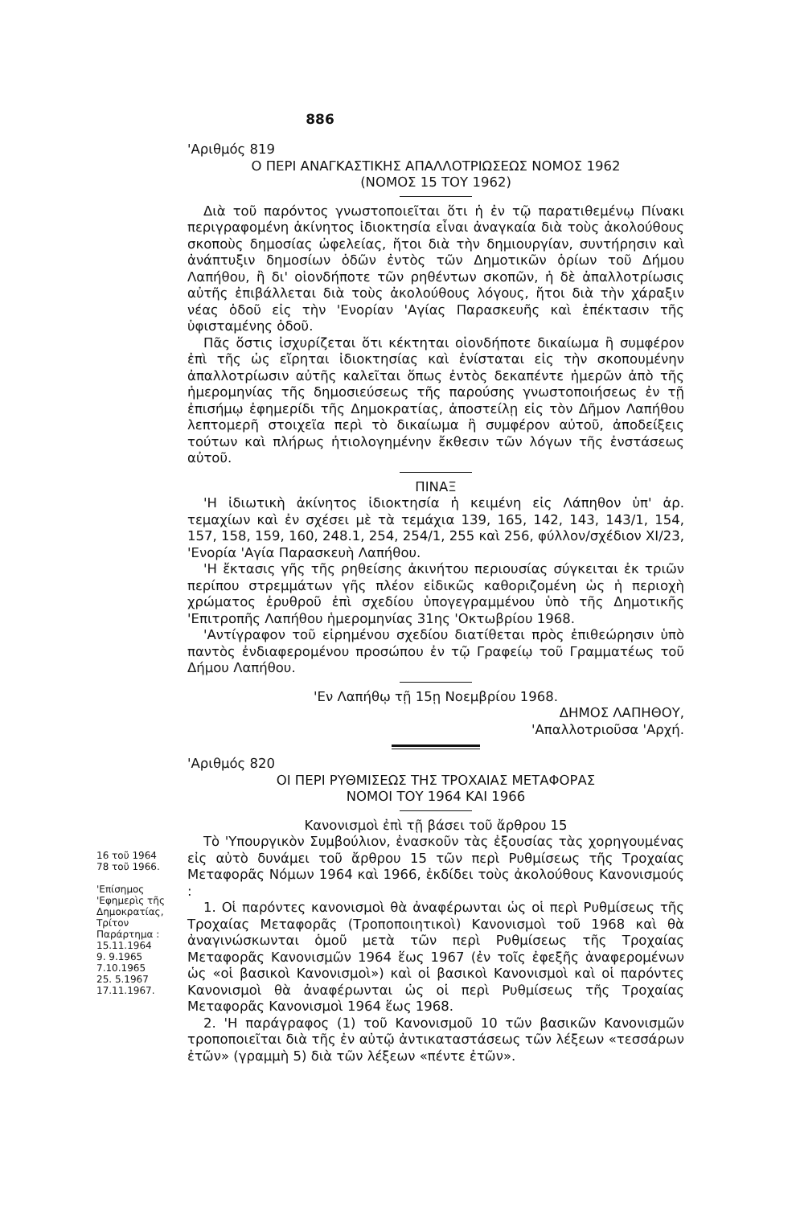886
'Αριθμός 819
Ο ΠΕΡΙ ΑΝΑΓΚΑΣΤΙΚΗΣ ΑΠΑΛΛΟΤΡΙΩΣΕΩΣ ΝΟΜΟΣ 1962
(ΝΟΜΟΣ 15 ΤΟΥ 1962)
Διὰ τοῦ παρόντος γνωστοποιεῖται ὅτι ἡ ἐν τῷ παρατιθεμένῳ Πίνακι περιγραφομένη ἀκίνητος ἰδιοκτησία εἶναι ἀναγκαία διὰ τοὺς ἀκολούθους σκοποὺς δημοσίας ὠφελείας, ἤτοι διὰ τὴν δημιουργίαν, συντήρησιν καὶ ἀνάπτυξιν δημοσίων ὁδῶν ἐντὸς τῶν Δημοτικῶν ὁρίων τοῦ Δήμου Λαπήθου, ἢ δι' οἱονδήποτε τῶν ρηθέντων σκοπῶν, ἡ δὲ ἀπαλλοτρίωσις αὐτῆς ἐπιβάλλεται διὰ τοὺς ἀκολούθους λόγους, ἤτοι διὰ τὴν χάραξιν νέας ὁδοῦ εἰς τὴν 'Ενορίαν 'Αγίας Παρασκευῆς καὶ ἐπέκτασιν τῆς ὑφισταμένης ὁδοῦ.
Πᾶς ὅστις ἰσχυρίζεται ὅτι κέκτηται οἱονδήποτε δικαίωμα ἢ συμφέρον ἐπὶ τῆς ὡς εἴρηται ἰδιοκτησίας καὶ ἐνίσταται εἰς τὴν σκοπουμένην ἀπαλλοτρίωσιν αὐτῆς καλεῖται ὅπως ἐντὸς δεκαπέντε ἡμερῶν ἀπὸ τῆς ἡμερομηνίας τῆς δημοσιεύσεως τῆς παρούσης γνωστοποιήσεως ἐν τῇ ἐπισήμῳ ἐφημερίδι τῆς Δημοκρατίας, ἀποστείλῃ εἰς τὸν Δῆμον Λαπήθου λεπτομερῆ στοιχεῖα περὶ τὸ δικαίωμα ἢ συμφέρον αὐτοῦ, ἀποδείξεις τούτων καὶ πλήρως ἠτιολογημένην ἔκθεσιν τῶν λόγων τῆς ἐνστάσεως αὐτοῦ.
ΠΙΝΑΞ
'Η ἰδιωτικὴ ἀκίνητος ἰδιοκτησία ἡ κειμένη εἰς Λάπηθον ὑπ' ἀρ. τεμαχίων καὶ ἐν σχέσει μὲ τὰ τεμάχια 139, 165, 142, 143, 143/1, 154, 157, 158, 159, 160, 248.1, 254, 254/1, 255 καὶ 256, φύλλον/σχέδιον XI/23, 'Ενορία 'Αγία Παρασκευὴ Λαπήθου.
'Η ἔκτασις γῆς τῆς ρηθείσης ἀκινήτου περιουσίας σύγκειται ἐκ τριῶν περίπου στρεμμάτων γῆς πλέον εἰδικῶς καθοριζομένη ὡς ἡ περιοχὴ χρώματος ἐρυθροῦ ἐπὶ σχεδίου ὑπογεγραμμένου ὑπὸ τῆς Δημοτικῆς 'Επιτροπῆς Λαπήθου ἡμερομηνίας 31ης 'Οκτωβρίου 1968.
'Αντίγραφον τοῦ εἰρημένου σχεδίου διατίθεται πρὸς ἐπιθεώρησιν ὑπὸ παντὸς ἐνδιαφερομένου προσώπου ἐν τῷ Γραφείῳ τοῦ Γραμματέως τοῦ Δήμου Λαπήθου.
'Εν Λαπήθῳ τῇ 15ῃ Νοεμβρίου 1968.
ΔΗΜΟΣ ΛΑΠΗΘΟΥ,
'Απαλλοτριοῦσα 'Αρχή.
'Αριθμός 820
ΟΙ ΠΕΡΙ ΡΥΘΜΙΣΕΩΣ ΤΗΣ ΤΡΟΧΑΙΑΣ ΜΕΤΑΦΟΡΑΣ
ΝΟΜΟΙ ΤΟΥ 1964 ΚΑΙ 1966
Κανονισμοὶ ἐπὶ τῇ βάσει τοῦ ἄρθρου 15
16 τοῦ 1964
78 τοῦ 1966.
'Επίσημος 'Εφημερὶς τῆς Δημοκρατίας, Τρίτον Παράρτημα :
15.11.1964
9. 9.1965
7.10.1965
25. 5.1967
17.11.1967.
Τὸ 'Υπουργικὸν Συμβούλιον, ἐνασκοῦν τὰς ἐξουσίας τὰς χορηγουμένας εἰς αὐτὸ δυνάμει τοῦ ἄρθρου 15 τῶν περὶ Ρυθμίσεως τῆς Τροχαίας Μεταφορᾶς Νόμων 1964 καὶ 1966, ἐκδίδει τοὺς ἀκολούθους Κανονισμούς :
1. Οἱ παρόντες κανονισμοὶ θὰ ἀναφέρωνται ὡς οἱ περὶ Ρυθμίσεως τῆς Τροχαίας Μεταφορᾶς (Τροποποιητικοὶ) Κανονισμοὶ τοῦ 1968 καὶ θὰ ἀναγινώσκωνται ὁμοῦ μετὰ τῶν περὶ Ρυθμίσεως τῆς Τροχαίας Μεταφορᾶς Κανονισμῶν 1964 ἕως 1967 (ἐν τοῖς ἐφεξῆς ἀναφερομένων ὡς «οἱ βασικοὶ Κανονισμοὶ») καὶ οἱ βασικοὶ Κανονισμοὶ καὶ οἱ παρόντες Κανονισμοὶ θὰ ἀναφέρωνται ὡς οἱ περὶ Ρυθμίσεως τῆς Τροχαίας Μεταφορᾶς Κανονισμοὶ 1964 ἕως 1968.
2. 'Η παράγραφος (1) τοῦ Κανονισμοῦ 10 τῶν βασικῶν Κανονισμῶν τροποποιεῖται διὰ τῆς ἐν αὐτῷ ἀντικαταστάσεως τῶν λέξεων «τεσσάρων ἐτῶν» (γραμμὴ 5) διὰ τῶν λέξεων «πέντε ἐτῶν».